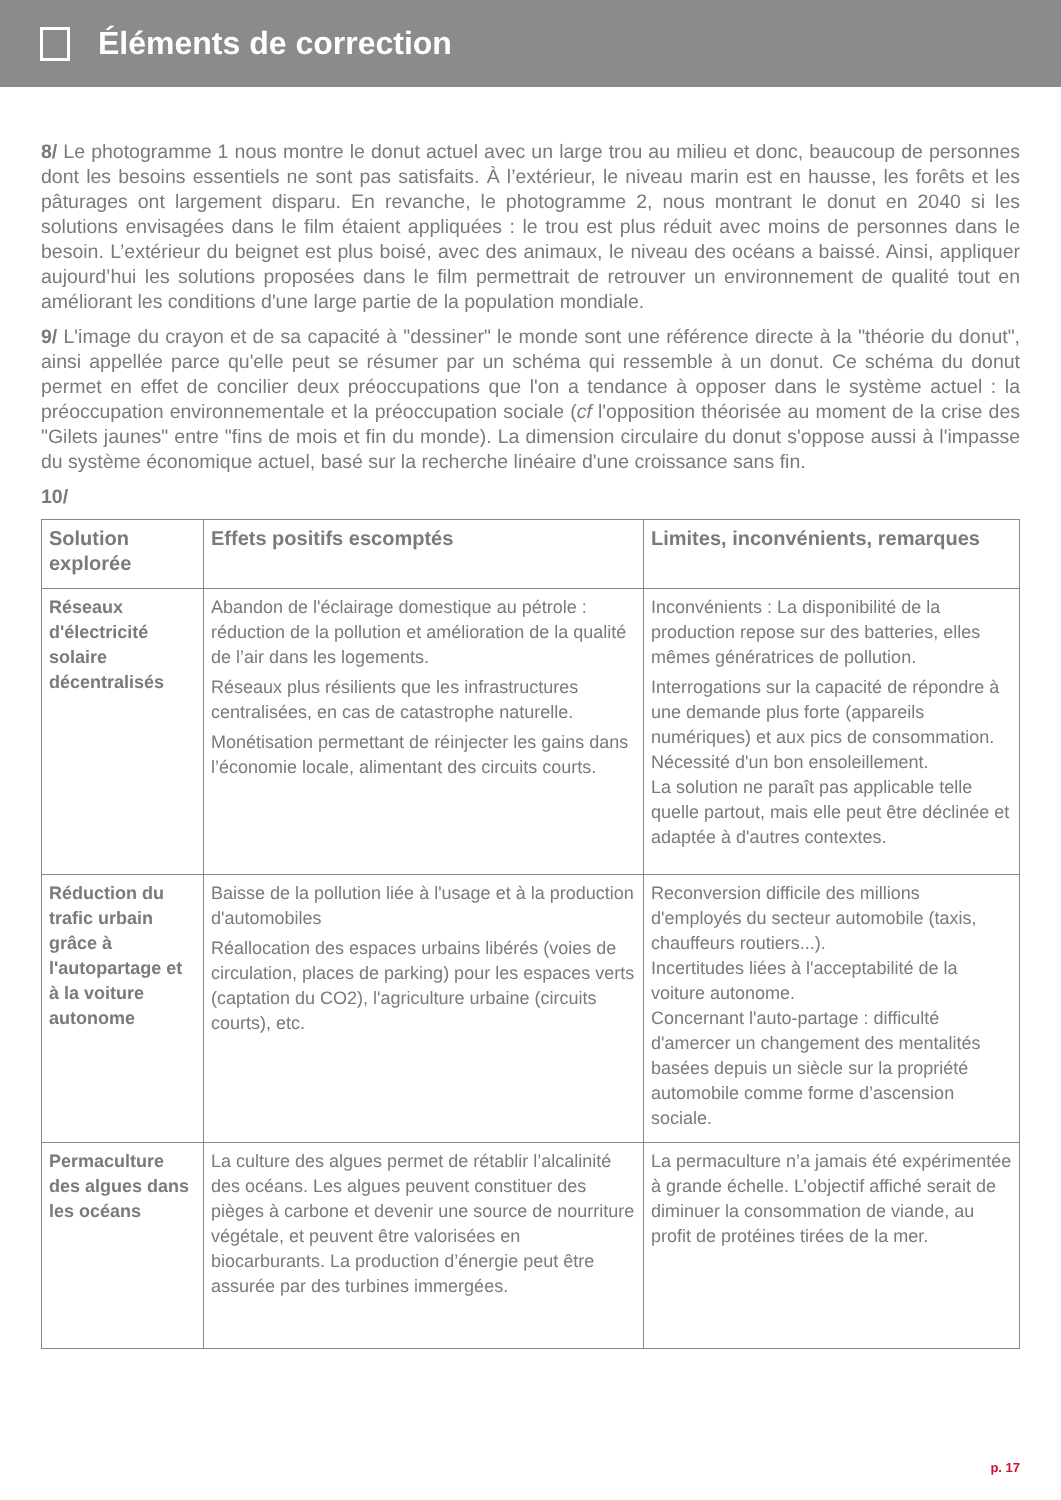Éléments de correction
8/ Le photogramme 1 nous montre le donut actuel avec un large trou au milieu et donc, beaucoup de personnes dont les besoins essentiels ne sont pas satisfaits. À l’extérieur, le niveau marin est en hausse, les forêts et les pâturages ont largement disparu. En revanche, le photogramme 2, nous montrant le donut en 2040 si les solutions envisagées dans le film étaient appliquées : le trou est plus réduit avec moins de personnes dans le besoin. L’extérieur du beignet est plus boisé, avec des animaux, le niveau des océans a baissé. Ainsi, appliquer aujourd’hui les solutions proposées dans le film permettrait de retrouver un environnement de qualité tout en améliorant les conditions d'une large partie de la population mondiale.
9/ L'image du crayon et de sa capacité à "dessiner" le monde sont une référence directe à la "théorie du donut", ainsi appellée parce qu'elle peut se résumer par un schéma qui ressemble à un donut. Ce schéma du donut permet en effet de concilier deux préoccupations que l'on a tendance à opposer dans le système actuel : la préoccupation environnementale et la préoccupation sociale (cf l'opposition théorisée au moment de la crise des "Gilets jaunes" entre "fins de mois et fin du monde). La dimension circulaire du donut s'oppose aussi à l'impasse du système économique actuel, basé sur la recherche linéaire d'une croissance sans fin.
10/
| Solution explorée | Effets positifs escomptés | Limites, inconvénients, remarques |
| --- | --- | --- |
| Réseaux d'électricité solaire décentralisés | Abandon de l'éclairage domestique au pétrole : réduction de la pollution et amélioration de la qualité de l’air dans les logements. Réseaux plus résilients que les infrastructures centralisées, en cas de catastrophe naturelle. Monétisation permettant de réinjecter les gains dans l’économie locale, alimentant des circuits courts. | Inconvénients : La disponibilité de la production repose sur des batteries, elles mêmes génératrices de pollution. Interrogations sur la capacité de répondre à une demande plus forte (appareils numériques) et aux pics de consommation. Nécessité d'un bon ensoleillement. La solution ne paraît pas applicable telle quelle partout, mais elle peut être déclinée et adaptée à d'autres contextes. |
| Réduction du trafic urbain grâce à l'autopartage et à la voiture autonome | Baisse de la pollution liée à l'usage et à la production d'automobiles Réallocation des espaces urbains libérés (voies de circulation, places de parking) pour les espaces verts (captation du CO2), l'agriculture urbaine (circuits courts), etc. | Reconversion difficile des millions d'employés du secteur automobile (taxis, chauffeurs routiers...). Incertitudes liées à l'acceptabilité de la voiture autonome. Concernant l'auto-partage : difficulté d'amercer un changement des mentalités basées depuis un siècle sur la propriété automobile comme forme d’ascension sociale. |
| Permaculture des algues dans les océans | La culture des algues permet de rétablir l’alcalinité des océans. Les algues peuvent constituer des pièges à carbone et devenir une source de nourriture végétale, et peuvent être valorisées en biocarburants. La production d’énergie peut être assurée par des turbines immergées. | La permaculture n’a jamais été expérimentée à grande échelle. L’objectif affiché serait de diminuer la consommation de viande, au profit de protéines tirées de la mer. |
p. 17